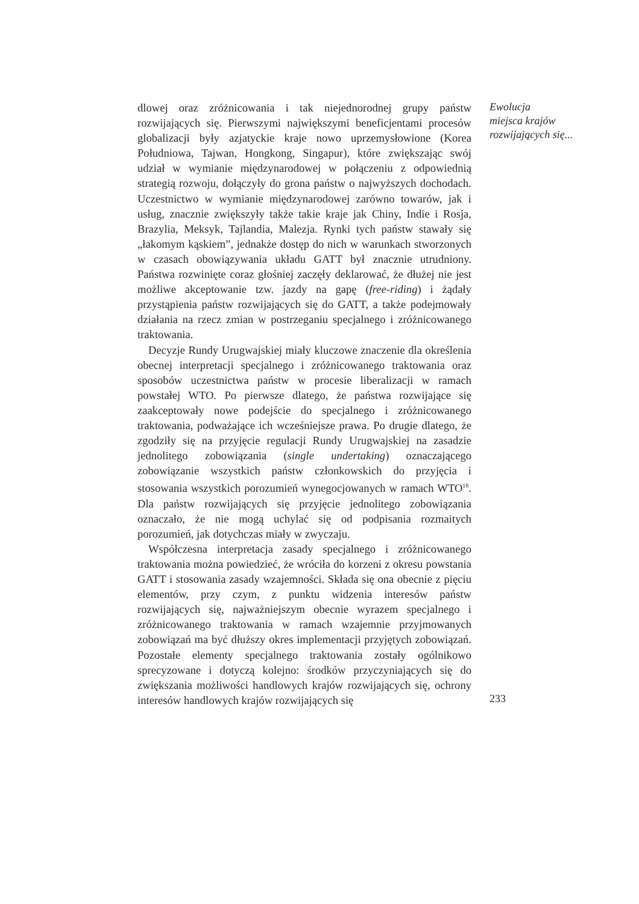dlowej oraz zróżnicowania i tak niejednorodnej grupy państw rozwijających się. Pierwszymi największymi beneficjentami procesów globalizacji były azjatyckie kraje nowo uprzemysłowione (Korea Południowa, Tajwan, Hongkong, Singapur), które zwiększając swój udział w wymianie międzynarodowej w połączeniu z odpowiednią strategią rozwoju, dołączyły do grona państw o najwyższych dochodach. Uczestnictwo w wymianie międzynarodowej zarówno towarów, jak i usług, znacznie zwiększyły także takie kraje jak Chiny, Indie i Rosja, Brazylia, Meksyk, Tajlandia, Malezja. Rynki tych państw stawały się „łakomym kąskiem”, jednakże dostęp do nich w warunkach stworzonych w czasach obowiązywania układu GATT był znacznie utrudniony. Państwa rozwinięte coraz głośniej zaczęły deklarować, że dłużej nie jest możliwe akceptowanie tzw. jazdy na gapę (free-riding) i żądały przystąpienia państw rozwijających się do GATT, a także podejmowały działania na rzecz zmian w postrzeganiu specjalnego i zróżnicowanego traktowania.
Decyzje Rundy Urugwajskiej miały kluczowe znaczenie dla określenia obecnej interpretacji specjalnego i zróżnicowanego traktowania oraz sposobów uczestnictwa państw w procesie liberalizacji w ramach powstałej WTO. Po pierwsze dlatego, że państwa rozwijające się zaakceptowały nowe podejście do specjalnego i zróżnicowanego traktowania, podważające ich wcześniejsze prawa. Po drugie dlatego, że zgodziły się na przyjęcie regulacji Rundy Urugwajskiej na zasadzie jednolitego zobowiązania (single undertaking) oznaczającego zobowiązanie wszystkich państw członkowskich do przyjęcia i stosowania wszystkich porozumień wynegocjowanych w ramach WTO<sup>18</sup>. Dla państw rozwijających się przyjęcie jednolitego zobowiązania oznaczało, że nie mogą uchylać się od podpisania rozmaitych porozumień, jak dotychczas miały w zwyczaju.
Współczesna interpretacja zasady specjalnego i zróżnicowanego traktowania można powiedzieć, że wróciła do korzeni z okresu powstania GATT i stosowania zasady wzajemności. Składa się ona obecnie z pięciu elementów, przy czym, z punktu widzenia interesów państw rozwijających się, najważniejszym obecnie wyrazem specjalnego i zróżnicowanego traktowania w ramach wzajemnie przyjmowanych zobowiązań ma być dłuższy okres implementacji przyjętych zobowiązań. Pozostałe elementy specjalnego traktowania zostały ogólnikowo sprecyzowane i dotyczą kolejno: środków przyczyniających się do zwiększania możliwości handlowych krajów rozwijających się, ochrony interesów handlowych krajów rozwijających się
Ewolucja
miejsca krajów
rozwijających się...
233